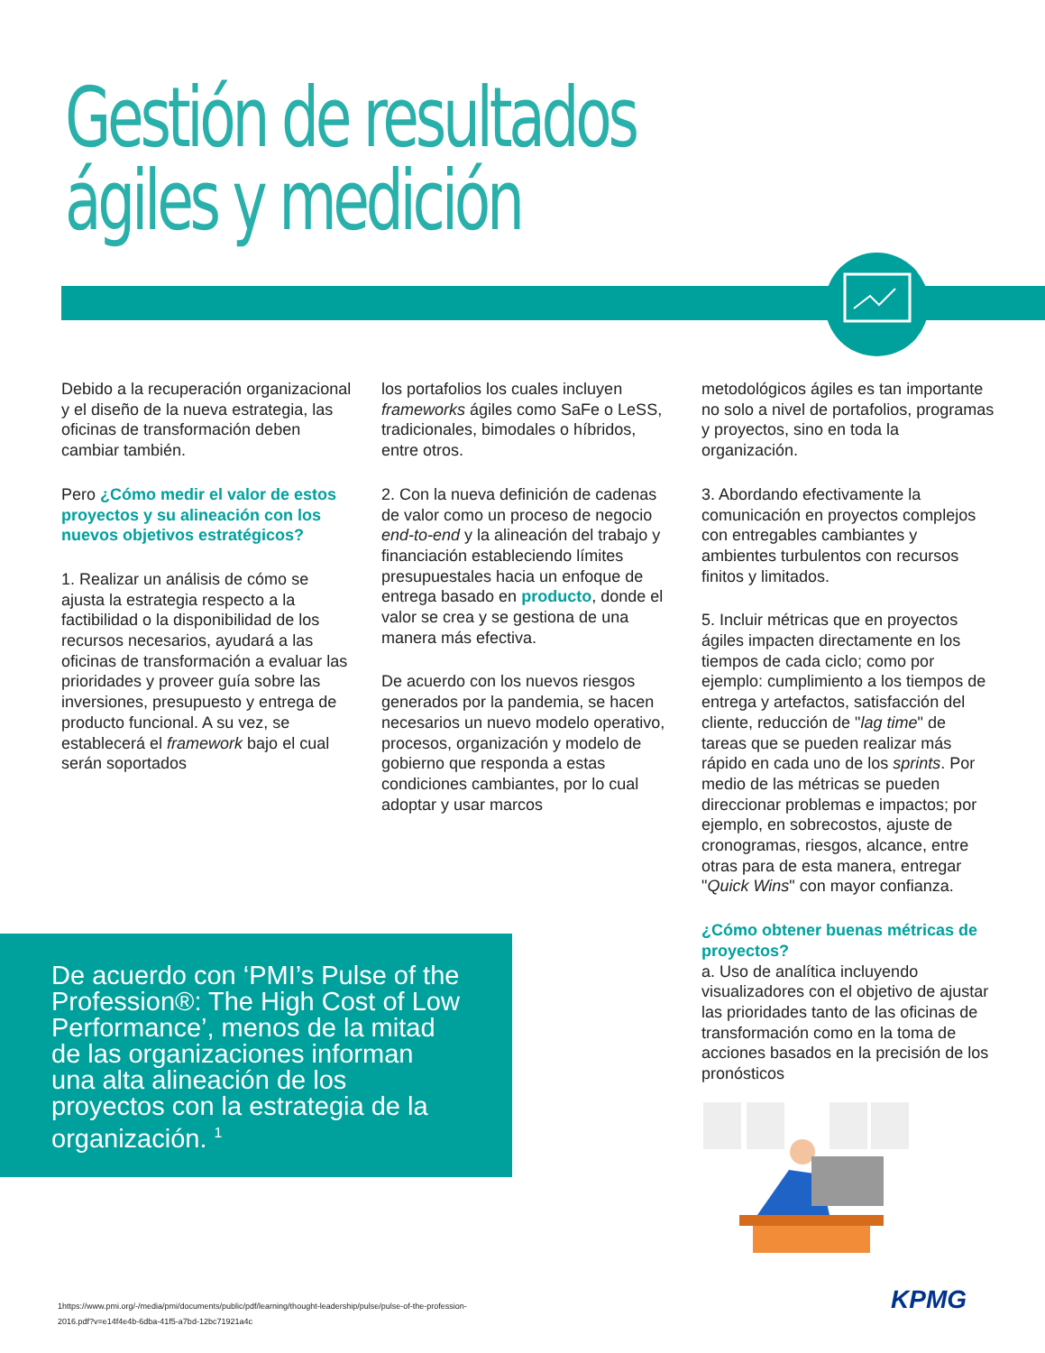Gestión de resultados ágiles y medición
Debido a la recuperación organizacional y el diseño de la nueva estrategia, las oficinas de transformación deben cambiar también.
Pero ¿Cómo medir el valor de estos proyectos y su alineación con los nuevos objetivos estratégicos?
1. Realizar un análisis de cómo se ajusta la estrategia respecto a la factibilidad o la disponibilidad de los recursos necesarios, ayudará a las oficinas de transformación a evaluar las prioridades y proveer guía sobre las inversiones, presupuesto y entrega de producto funcional. A su vez, se establecerá el framework bajo el cual serán soportados
los portafolios los cuales incluyen frameworks ágiles como SaFe o LeSS, tradicionales, bimodales o híbridos, entre otros.
2. Con la nueva definición de cadenas de valor como un proceso de negocio end-to-end y la alineación del trabajo y financiación estableciendo límites presupuestales hacia un enfoque de entrega basado en producto, donde el valor se crea y se gestiona de una manera más efectiva.
De acuerdo con los nuevos riesgos generados por la pandemia, se hacen necesarios un nuevo modelo operativo, procesos, organización y modelo de gobierno que responda a estas condiciones cambiantes, por lo cual adoptar y usar marcos
metodológicos ágiles es tan importante no solo a nivel de portafolios, programas y proyectos, sino en toda la organización.
3. Abordando efectivamente la comunicación en proyectos complejos con entregables cambiantes y ambientes turbulentos con recursos finitos y limitados.
5. Incluir métricas que en proyectos ágiles impacten directamente en los tiempos de cada ciclo; como por ejemplo: cumplimiento a los tiempos de entrega y artefactos, satisfacción del cliente, reducción de "lag time" de tareas que se pueden realizar más rápido en cada uno de los sprints. Por medio de las métricas se pueden direccionar problemas e impactos; por ejemplo, en sobrecostos, ajuste de cronogramas, riesgos, alcance, entre otras para de esta manera, entregar "Quick Wins" con mayor confianza.
¿Cómo obtener buenas métricas de proyectos?
a. Uso de analítica incluyendo visualizadores con el objetivo de ajustar las prioridades tanto de las oficinas de transformación como en la toma de acciones basados en la precisión de los pronósticos
De acuerdo con ‘PMI’s Pulse of the Profession®: The High Cost of Low Performance’, menos de la mitad de las organizaciones informan una alta alineación de los proyectos con la estrategia de la organización. <sup>1</sup>
1https://www.pmi.org/-/media/pmi/documents/public/pdf/learning/thought-leadership/pulse/pulse-of-the-profession-
2016.pdf?v=e14f4e4b-6dba-41f5-a7bd-12bc71921a4c
KPMG